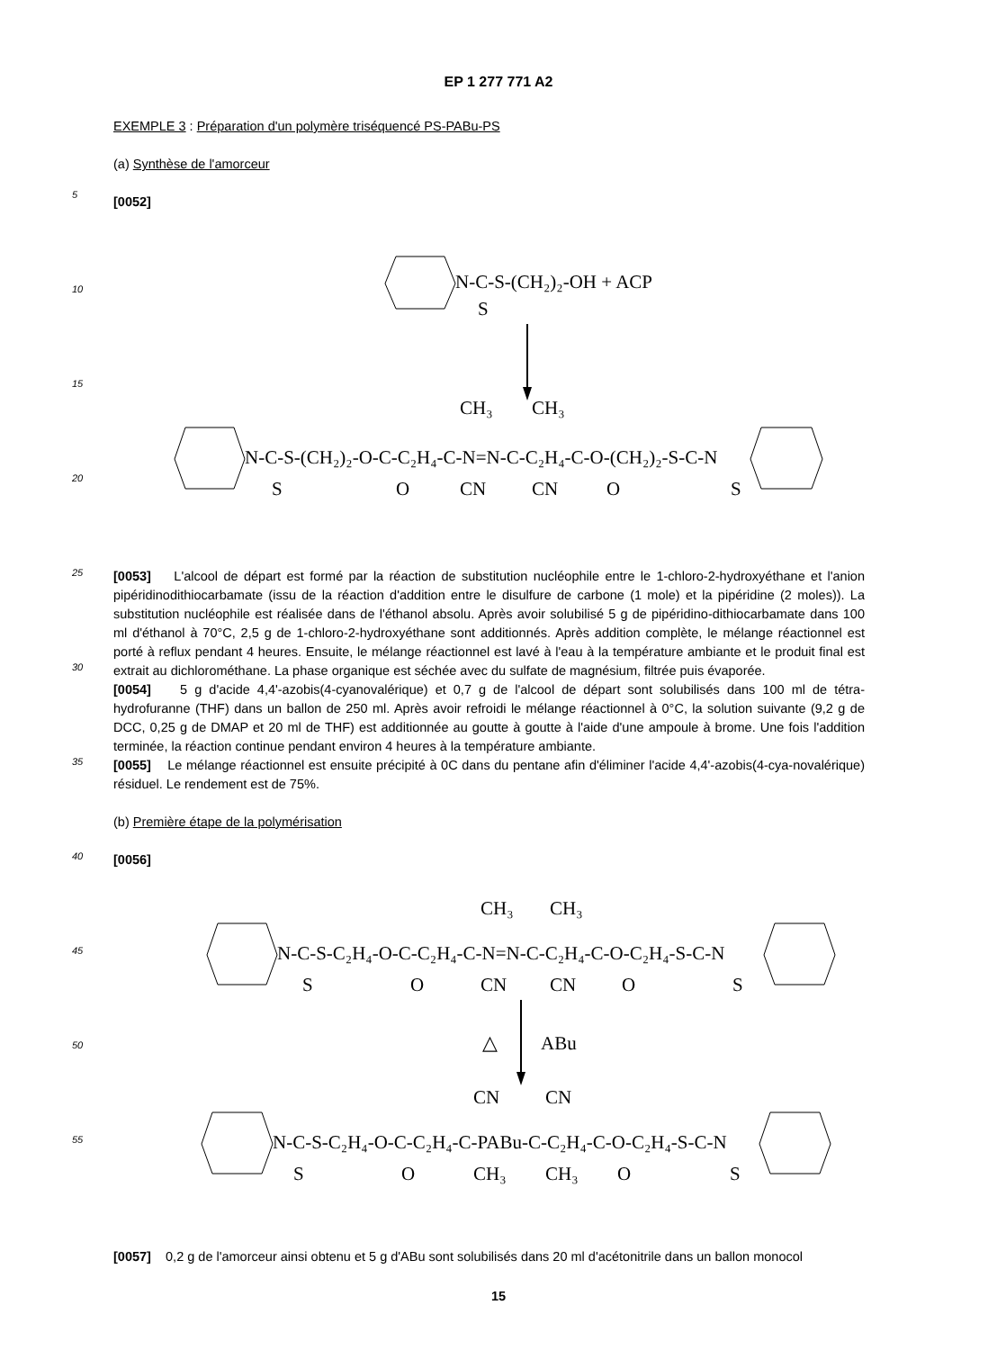EP 1 277 771 A2
EXEMPLE 3 : Préparation d'un polymère triséquencé PS-PABu-PS
(a) Synthèse de l'amorceur
[0052]
N-C-S-(CH₂)₂-OH + ACP
S
CH₃CH₃
N-C-S-(CH₂)₂-O-C-C₂H₄-C-N=N-C-C₂H₄-C-O-(CH₂)₂-S-C-N
SOCNCNOS
[0053] L'alcool de départ est formé par la réaction de substitution nucléophile entre le 1-chloro-2-hydroxyéthane et l'anion pipéridinodithiocarbamate (issu de la réaction d'addition entre le disulfure de carbone (1 mole) et la pipéridine (2 moles)). La substitution nucléophile est réalisée dans de l'éthanol absolu. Après avoir solubilisé 5 g de pipéridino-dithiocarbamate dans 100 ml d'éthanol à 70°C, 2,5 g de 1-chloro-2-hydroxyéthane sont additionnés. Après addition complète, le mélange réactionnel est porté à reflux pendant 4 heures. Ensuite, le mélange réactionnel est lavé à l'eau à la température ambiante et le produit final est extrait au dichlorométhane. La phase organique est séchée avec du sulfate de magnésium, filtrée puis évaporée.
[0054] 5 g d'acide 4,4'-azobis(4-cyanovalérique) et 0,7 g de l'alcool de départ sont solubilisés dans 100 ml de tétra-hydrofuranne (THF) dans un ballon de 250 ml. Après avoir refroidi le mélange réactionnel à 0°C, la solution suivante (9,2 g de DCC, 0,25 g de DMAP et 20 ml de THF) est additionnée au goutte à goutte à l'aide d'une ampoule à brome. Une fois l'addition terminée, la réaction continue pendant environ 4 heures à la température ambiante.
[0055] Le mélange réactionnel est ensuite précipité à 0C dans du pentane afin d'éliminer l'acide 4,4'-azobis(4-cya-novalérique) résiduel. Le rendement est de 75%.
(b) Première étape de la polymérisation
[0056]
CH₃CH₃
N-C-S-C₂H₄-O-C-C₂H₄-C-N=N-C-C₂H₄-C-O-C₂H₄-S-C-N
SOCNCNOS
△
ABu
CNCN
N-C-S-C₂H₄-O-C-C₂H₄-C-PABu-C-C₂H₄-C-O-C₂H₄-S-C-N
SOCH₃CH₃OS
[0057] 0,2 g de l'amorceur ainsi obtenu et 5 g d'ABu sont solubilisés dans 20 ml d'acétonitrile dans un ballon monocol
5
10
15
20
25
30
35
40
45
50
55
15